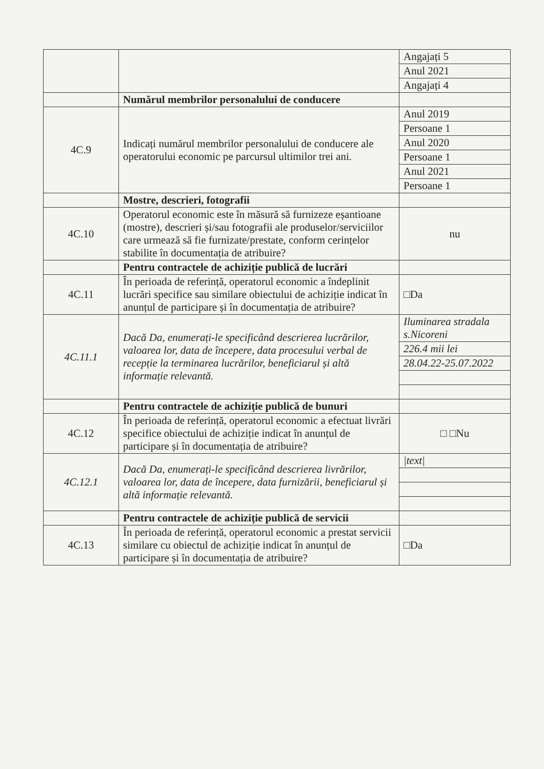| | | Angajați 5 |
| | | Anul 2021 |
| | | Angajați 4 |
| | Numărul membrilor personalului de conducere | |
| 4C.9 | Indicați numărul membrilor personalului de conducere ale operatorului economic pe parcursul ultimilor trei ani. | Anul 2019 |
| | | Persoane 1 |
| | | Anul 2020 |
| | | Persoane 1 |
| | | Anul 2021 |
| | | Persoane 1 |
| | Mostre, descrieri, fotografii | |
| 4C.10 | Operatorul economic este în măsură să furnizeze eșantioane (mostre), descrieri și/sau fotografii ale produselor/serviciilor care urmează să fie furnizate/prestate, conform cerințelor stabilite în documentația de atribuire? | nu |
| | Pentru contractele de achiziție publică de lucrări | |
| 4C.11 | În perioada de referință, operatorul economic a îndeplinit lucrări specifice sau similare obiectului de achiziție indicat în anunțul de participare și în documentația de atribuire? | □Da |
| 4C.11.1 | Dacă Da, enumerați-le specificând descrierea lucrărilor, valoarea lor, data de începere, data procesului verbal de recepție la terminarea lucrărilor, beneficiarul și altă informație relevantă. | Iluminarea stradala s.Nicoreni |
| | | 226.4 mii lei |
| | | 28.04.22-25.07.2022 |
| | Pentru contractele de achiziție publică de bunuri | |
| 4C.12 | În perioada de referință, operatorul economic a efectuat livrări specifice obiectului de achiziție indicat în anunțul de participare și în documentația de atribuire? | □ □Nu |
| 4C.12.1 | Dacă Da, enumerați-le specificând descrierea livrărilor, valoarea lor, data de începere, data furnizării, beneficiarul și altă informație relevantă. | /text/ |
| | Pentru contractele de achiziție publică de servicii | |
| 4C.13 | În perioada de referință, operatorul economic a prestat servicii similare cu obiectul de achiziție indicat în anunțul de participare și în documentația de atribuire? | □Da |